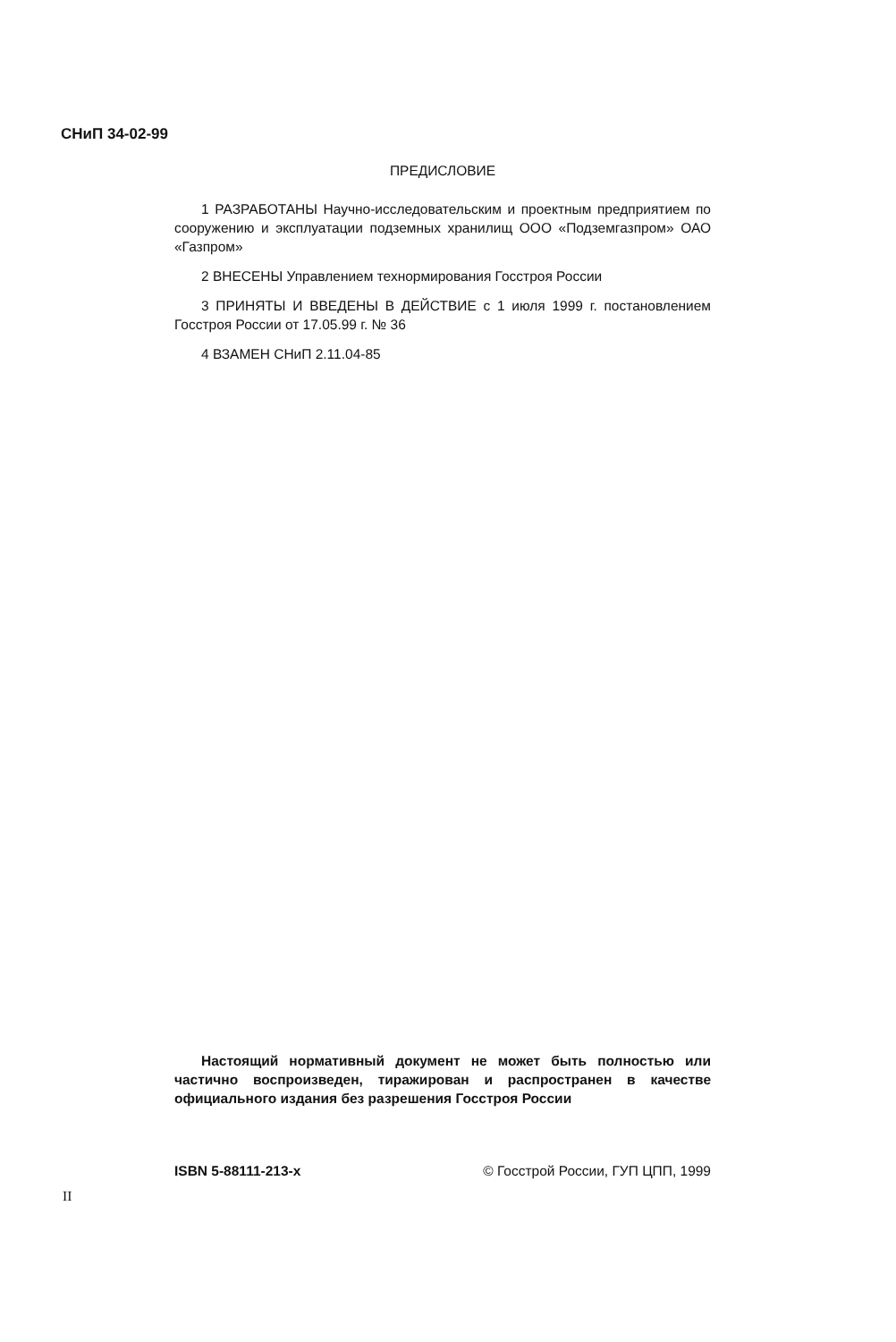СНиП 34-02-99
ПРЕДИСЛОВИЕ
1 РАЗРАБОТАНЫ Научно-исследовательским и проектным предприятием по сооружению и эксплуатации подземных хранилищ ООО «Подземгазпром» ОАО «Газпром»
2 ВНЕСЕНЫ Управлением технормирования Госстроя России
3 ПРИНЯТЫ И ВВЕДЕНЫ В ДЕЙСТВИЕ с 1 июля 1999 г. постановлением Госстроя России от 17.05.99 г. № 36
4 ВЗАМЕН СНиП 2.11.04-85
Настоящий нормативный документ не может быть полностью или частично воспроизведен, тиражирован и распространен в качестве официального издания без разрешения Госстроя России
ISBN 5-88111-213-х © Госстрой России, ГУП ЦПП, 1999
II